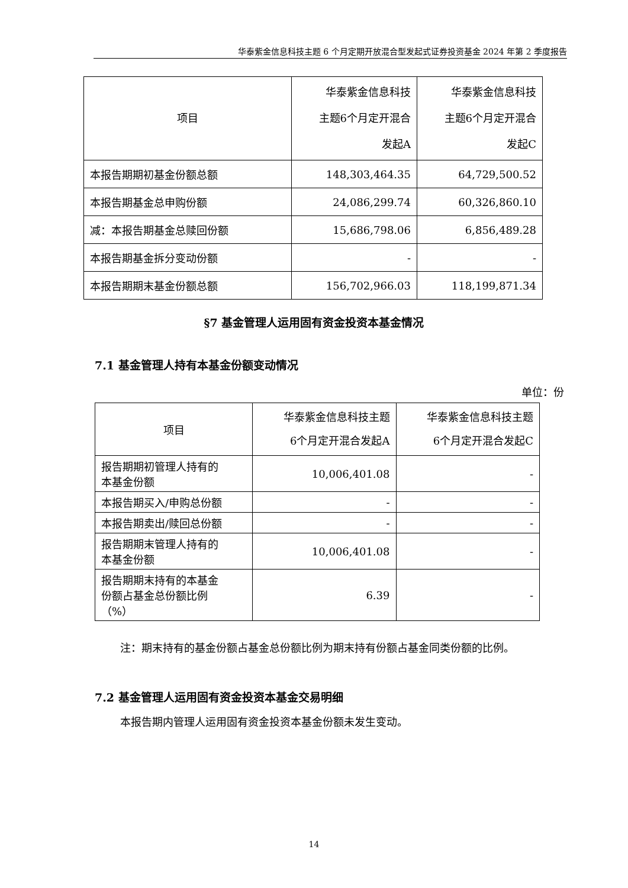华泰紫金信息科技主题 6 个月定期开放混合型发起式证券投资基金 2024 年第 2 季度报告
| 项目 | 华泰紫金信息科技 主题6个月定开混合 发起A | 华泰紫金信息科技 主题6个月定开混合 发起C |
| --- | --- | --- |
| 本报告期期初基金份额总额 | 148,303,464.35 | 64,729,500.52 |
| 本报告期基金总申购份额 | 24,086,299.74 | 60,326,860.10 |
| 减：本报告期基金总赎回份额 | 15,686,798.06 | 6,856,489.28 |
| 本报告期基金拆分变动份额 | - | - |
| 本报告期期末基金份额总额 | 156,702,966.03 | 118,199,871.34 |
§7 基金管理人运用固有资金投资本基金情况
7.1 基金管理人持有本基金份额变动情况
单位：份
| 项目 | 华泰紫金信息科技主题 6个月定开混合发起A | 华泰紫金信息科技主题 6个月定开混合发起C |
| --- | --- | --- |
| 报告期期初管理人持有的 本基金份额 | 10,006,401.08 | - |
| 本报告期买入/申购总份额 | - | - |
| 本报告期卖出/赎回总份额 | - | - |
| 报告期期末管理人持有的 本基金份额 | 10,006,401.08 | - |
| 报告期期末持有的本基金 份额占基金总份额比例 （%） | 6.39 | - |
注：期末持有的基金份额占基金总份额比例为期末持有份额占基金同类份额的比例。
7.2 基金管理人运用固有资金投资本基金交易明细
本报告期内管理人运用固有资金投资本基金份额未发生变动。
14